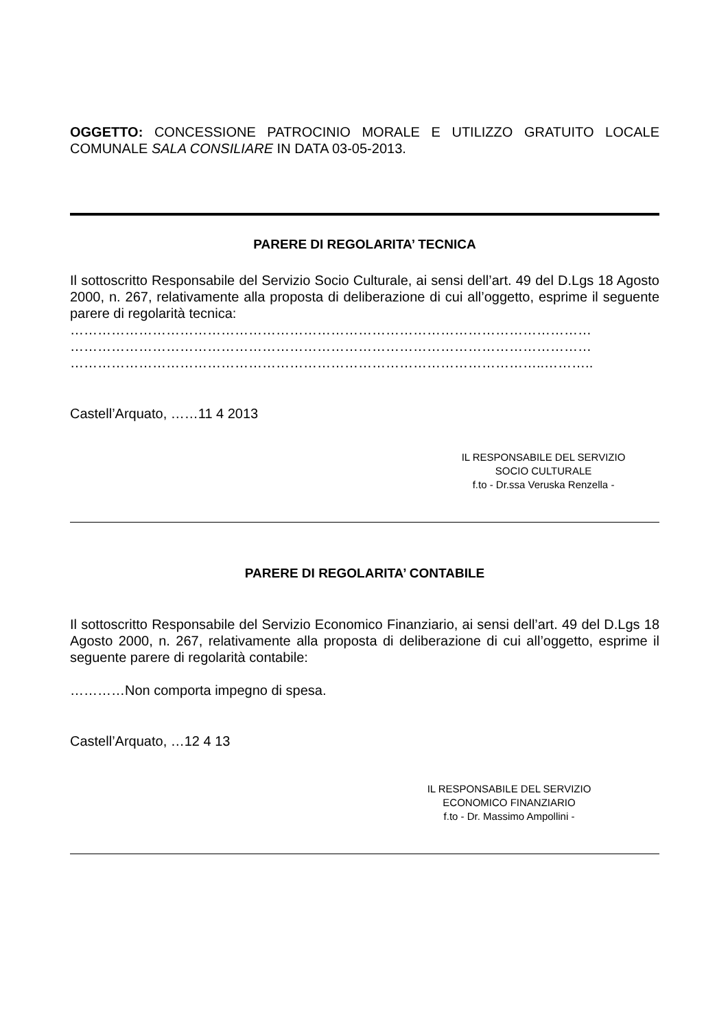OGGETTO: CONCESSIONE PATROCINIO MORALE E UTILIZZO GRATUITO LOCALE COMUNALE SALA CONSILIARE IN DATA 03-05-2013.
PARERE DI REGOLARITA’ TECNICA
Il sottoscritto Responsabile del Servizio Socio Culturale, ai sensi dell’art. 49 del D.Lgs 18 Agosto 2000, n. 267, relativamente alla proposta di deliberazione di cui all’oggetto, esprime il seguente parere di regolarità tecnica:
……………………………………………………………………………………………………
……………………………………………………………………………………………………
…………………………………………………………………………………………..………..
Castell’Arquato, ……11 4 2013
IL RESPONSABILE DEL SERVIZIO
SOCIO CULTURALE
f.to - Dr.ssa Veruska Renzella -
PARERE DI REGOLARITA’ CONTABILE
Il sottoscritto Responsabile del Servizio Economico Finanziario, ai sensi dell’art. 49 del D.Lgs 18 Agosto 2000, n. 267, relativamente alla proposta di deliberazione di cui all’oggetto, esprime il seguente parere di regolarità contabile:
…………Non comporta impegno di spesa.
Castell’Arquato, …12 4 13
IL RESPONSABILE DEL SERVIZIO
ECONOMICO FINANZIARIO
f.to - Dr. Massimo Ampollini -